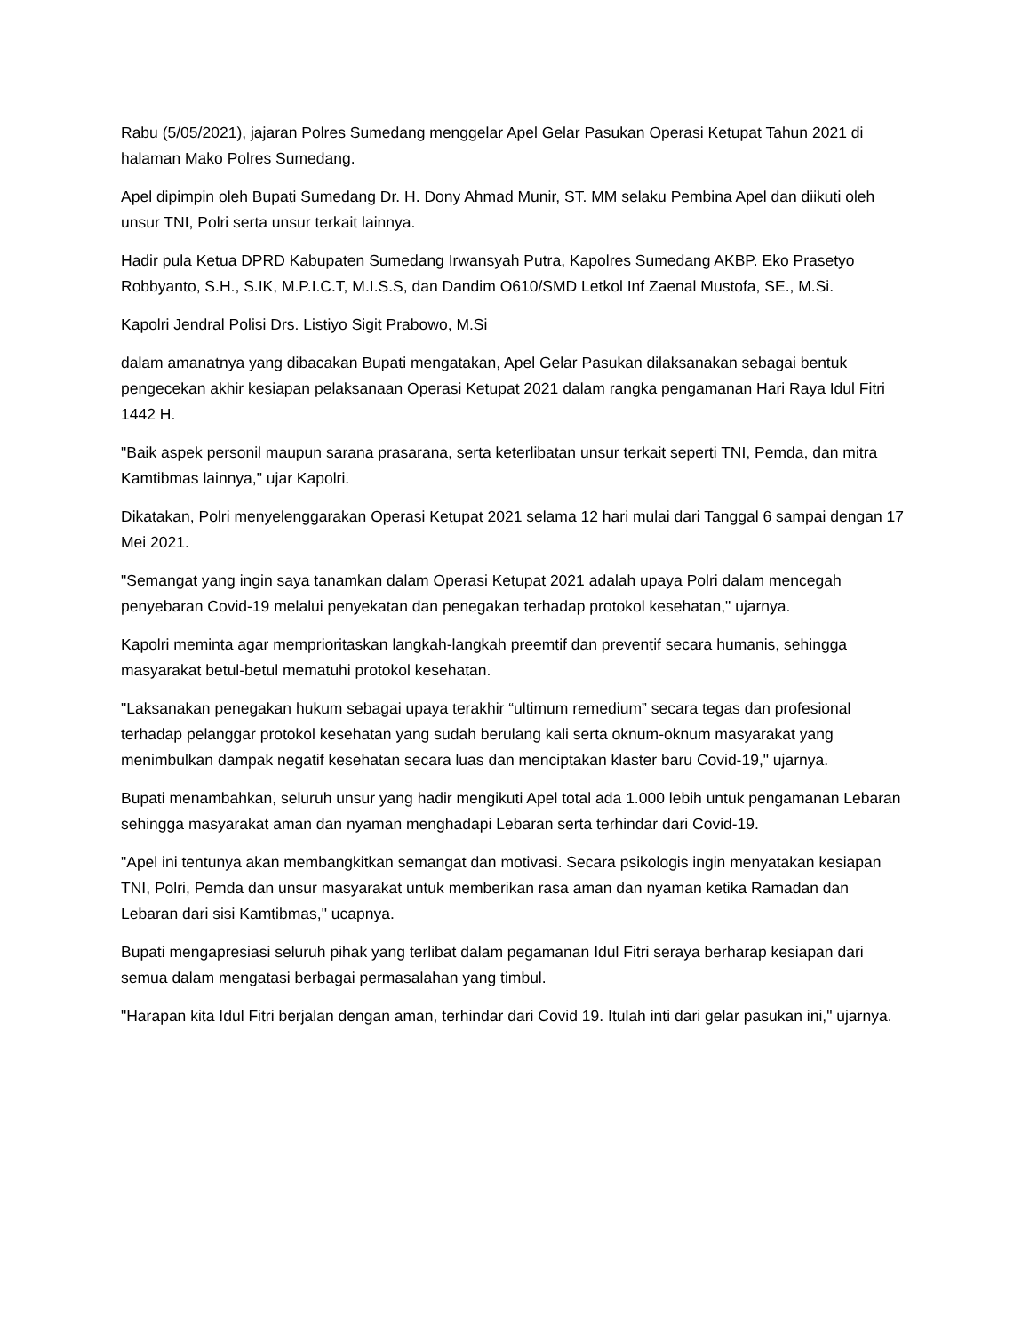Rabu (5/05/2021), jajaran Polres Sumedang menggelar Apel Gelar Pasukan Operasi Ketupat Tahun 2021 di halaman Mako Polres Sumedang.
Apel dipimpin oleh Bupati Sumedang Dr. H. Dony Ahmad Munir, ST. MM selaku Pembina Apel dan diikuti oleh unsur TNI, Polri serta unsur terkait lainnya.
Hadir pula Ketua DPRD Kabupaten Sumedang Irwansyah Putra, Kapolres Sumedang AKBP. Eko Prasetyo Robbyanto, S.H., S.IK, M.P.I.C.T, M.I.S.S, dan Dandim O610/SMD Letkol Inf Zaenal Mustofa, SE., M.Si.
Kapolri Jendral Polisi Drs. Listiyo Sigit Prabowo, M.Si
dalam amanatnya yang dibacakan Bupati mengatakan, Apel Gelar Pasukan dilaksanakan sebagai bentuk pengecekan akhir kesiapan pelaksanaan Operasi Ketupat 2021 dalam rangka pengamanan Hari Raya Idul Fitri 1442 H.
"Baik aspek personil maupun sarana prasarana, serta keterlibatan unsur terkait seperti TNI, Pemda, dan mitra Kamtibmas lainnya," ujar Kapolri.
Dikatakan, Polri menyelenggarakan Operasi Ketupat 2021 selama 12 hari mulai dari Tanggal 6 sampai dengan 17 Mei 2021.
"Semangat yang ingin saya tanamkan dalam Operasi Ketupat 2021 adalah upaya Polri dalam mencegah penyebaran Covid-19 melalui penyekatan dan penegakan terhadap protokol kesehatan," ujarnya.
Kapolri meminta agar memprioritaskan langkah-langkah preemtif dan preventif secara humanis, sehingga masyarakat betul-betul mematuhi protokol kesehatan.
"Laksanakan penegakan hukum sebagai upaya terakhir “ultimum remedium” secara tegas dan profesional terhadap pelanggar protokol kesehatan yang sudah berulang kali serta oknum-oknum masyarakat yang menimbulkan dampak negatif kesehatan secara luas dan menciptakan klaster baru Covid-19," ujarnya.
Bupati menambahkan, seluruh unsur yang hadir mengikuti Apel total ada 1.000 lebih untuk pengamanan Lebaran sehingga masyarakat aman dan nyaman menghadapi Lebaran serta terhindar dari Covid-19.
"Apel ini tentunya akan membangkitkan semangat dan motivasi. Secara psikologis ingin menyatakan kesiapan TNI, Polri, Pemda dan unsur masyarakat untuk memberikan rasa aman dan nyaman ketika Ramadan dan Lebaran dari sisi Kamtibmas," ucapnya.
Bupati mengapresiasi seluruh pihak yang terlibat dalam pegamanan Idul Fitri seraya berharap kesiapan dari semua dalam mengatasi berbagai permasalahan yang timbul.
"Harapan kita Idul Fitri berjalan dengan aman, terhindar dari Covid 19. Itulah inti dari gelar pasukan ini," ujarnya.